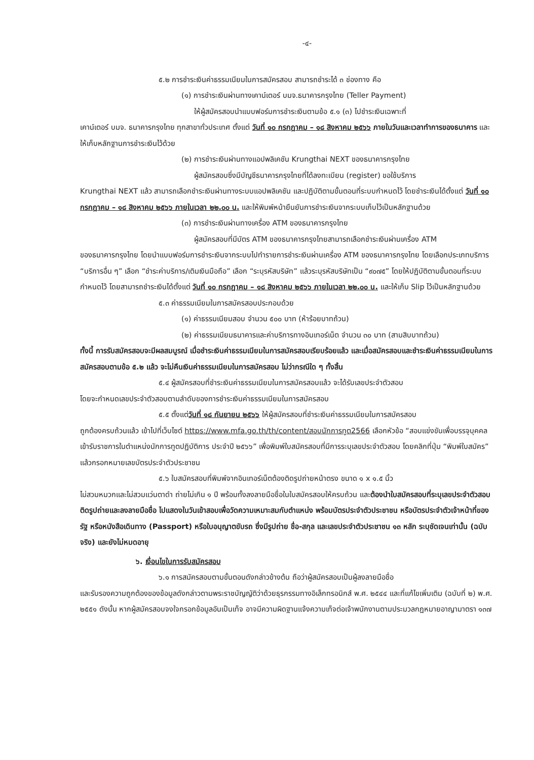-๔-
๕.๒ การชำระเงินค่าธรรมเนียมในการสมัครสอบ สามารถชำระได้ ๓ ช่องทาง คือ
(๑) การชำระเงินผ่านทางเคาน์เตอร์ บมจ.ธนาคารกรุงไทย (Teller Payment)
ให้ผู้สมัครสอบนำแบบฟอร์มการชำระเงินตามข้อ ๕.๑ (๓) ไปชำระเงินเฉพาะที่
เคาน์เตอร์ บมจ. ธนาคารกรุงไทย ทุกสาขาทั่วประเทศ ตั้งแต่ วันที่ ๑๐ กรกฎาคม – ๑๘ สิงหาคม ๒๕๖๖ ภายในวันและเวลาทำการของธนาคาร และให้เก็บหลักฐานการชำระเงินไว้ด้วย
(๒) การชำระเงินผ่านทางแอปพลิเคชัน Krungthai NEXT ของธนาคารกรุงไทย
ผู้สมัครสอบซึ่งมีบัญชีธนาคารกรุงไทยที่ได้ลงทะเบียน (register) ขอใช้บริการ
Krungthai NEXT แล้ว สามารถเลือกชำระเงินผ่านทางระบบแอปพลิเคชัน และปฏิบัติตามขั้นตอนที่ระบบกำหนดไว้ โดยชำระเงินได้ตั้งแต่ วันที่ ๑๐ กรกฎาคม – ๑๘ สิงหาคม ๒๕๖๖ ภายในเวลา ๒๒.๐๐ น. และให้พิมพ์หน้ายืนยันการชำระเงินจากระบบเก็บไว้เป็นหลักฐานด้วย
(๓) การชำระเงินผ่านทางเครื่อง ATM ของธนาคารกรุงไทย
ผู้สมัครสอบที่มีบัตร ATM ของธนาคารกรุงไทยสามารถเลือกชำระเงินผ่านเครื่อง ATM
ของธนาคารกรุงไทย โดยนำแบบฟอร์มการชำระเงินจากระบบไปทำรายการชำระเงินผ่านเครื่อง ATM ของธนาคารกรุงไทย โดยเลือกประเภทบริการ “บริการอื่น ๆ” เลือก “ชำระค่าบริการ/เติมเงินมือถือ” เลือก “ระบุรหัสบริษัท” แล้วระบุรหัสบริษัทเป็น “๙๐๗๕” โดยให้ปฏิบัติตามขั้นตอนที่ระบบกำหนดไว้ โดยสามารถชำระเงินได้ตั้งแต่ วันที่ ๑๐ กรกฎาคม – ๑๘ สิงหาคม ๒๕๖๖ ภายในเวลา ๒๒.๐๐ น. และให้เก็บ Slip ไว้เป็นหลักฐานด้วย
๕.๓ ค่าธรรมเนียมในการสมัครสอบประกอบด้วย
(๑) ค่าธรรมเนียมสอบ จำนวน ๕๐๐ บาท (ห้าร้อยบาทถ้วน)
(๒) ค่าธรรมเนียมธนาคารและค่าบริการทางอินเทอร์เน็ต จำนวน ๓๐ บาท (สามสิบบาทถ้วน)
ทั้งนี้ การรับสมัครสอบจะมีผลสมบูรณ์ เมื่อชำระเงินค่าธรรมเนียมในการสมัครสอบเรียบร้อยแล้ว และเมื่อสมัครสอบและชำระเงินค่าธรรมเนียมในการสมัครสอบตามข้อ ๕.๒ แล้ว จะไม่คืนเงินค่าธรรมเนียมในการสมัครสอบ ไม่ว่ากรณีใด ๆ ทั้งสิ้น
๕.๔ ผู้สมัครสอบที่ชำระเงินค่าธรรมเนียมในการสมัครสอบแล้ว จะได้รับเลขประจำตัวสอบ
โดยจะกำหนดเลขประจำตัวสอบตามลำดับของการชำระเงินค่าธรรมเนียมในการสมัครสอบ
๕.๕ ตั้งแต่วันที่ ๑๘ กันยายน ๒๕๖๖ ให้ผู้สมัครสอบที่ชำระเงินค่าธรรมเนียมในการสมัครสอบ
ถูกต้องครบถ้วนแล้ว เข้าไปที่เว็บไซต์ https://www.mfa.go.th/th/content/สอบนักการทูต2566 เลือกหัวข้อ “สอบแข่งขันเพื่อบรรจุบุคคลเข้ารับราชการในตำแหน่งนักการทูตปฏิบัติการ ประจำปี ๒๕๖๖” เพื่อพิมพ์ใบสมัครสอบที่มีการระบุเลขประจำตัวสอบ โดยคลิกที่ปุ่ม “พิมพ์ใบสมัคร” แล้วกรอกหมายเลขบัตรประจำตัวประชาชน
๕.๖ ใบสมัครสอบที่พิมพ์จากอินเทอร์เน็ตต้องติดรูปถ่ายหน้าตรง ขนาด ๑ x ๑.๕ นิ้ว
ไม่สวมหมวกและไม่สวมแว่นตาดำ ถ่ายไม่เกิน ๑ ปี พร้อมทั้งลงลายมือชื่อในใบสมัครสอบให้ครบถ้วน และต้องนำใบสมัครสอบที่ระบุเลขประจำตัวสอบ ติดรูปถ่ายและลงลายมือชื่อ ไปแสดงในวันเข้าสอบเพื่อวัดความเหมาะสมกับตำแหน่ง พร้อมบัตรประจำตัวประชาชน หรือบัตรประจำตัวเจ้าหน้าที่ของรัฐ หรือหนังสือเดินทาง (Passport) หรือใบอนุญาตขับรถ ซึ่งมีรูปถ่าย ชื่อ-สกุล และเลขประจำตัวประชาชน ๑๓ หลัก ระบุชัดเจนเท่านั้น (ฉบับจริง) และยังไม่หมดอายุ
๖. เงื่อนไขในการรับสมัครสอบ
๖.๑ การสมัครสอบตามขั้นตอนดังกล่าวข้างต้น ถือว่าผู้สมัครสอบเป็นผู้ลงลายมือชื่อ
และรับรองความถูกต้องของข้อมูลดังกล่าวตามพระราชบัญญัติว่าด้วยธุรกรรมทางอิเล็กทรอนิกส์ พ.ศ. ๒๕๔๔ และที่แก้ไขเพิ่มเติม (ฉบับที่ ๒) พ.ศ. ๒๕๕๑ ดังนั้น หากผู้สมัครสอบจงใจกรอกข้อมูลอันเป็นเท็จ อาจมีความผิดฐานแจ้งความเท็จต่อเจ้าพนักงานตามประมวลกฎหมายอาญามาตรา ๑๓๗